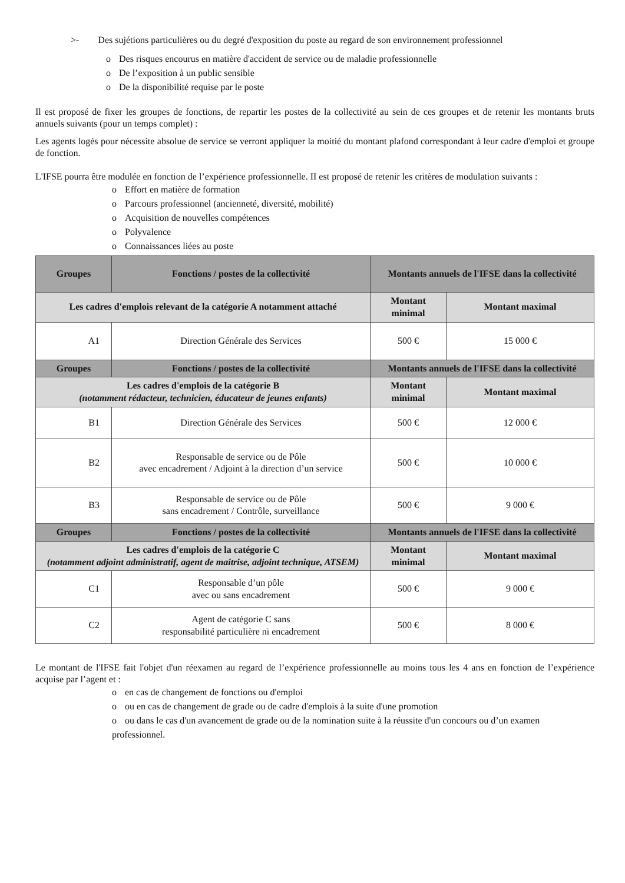>- Des sujétions particulières ou du degré d'exposition du poste au regard de son environnement professionnel
o Des risques encourus en matière d'accident de service ou de maladie professionnelle
o De l’exposition à un public sensible
o De la disponibilité requise par le poste
Il est proposé de fixer les groupes de fonctions, de repartir les postes de la collectivité au sein de ces groupes et de retenir les montants bruts annuels suivants (pour un temps complet) :
Les agents logés pour nécessite absolue de service se verront appliquer la moitié du montant plafond correspondant à leur cadre d'emploi et groupe de fonction.
L'IFSE pourra être modulée en fonction de l’expérience professionnelle. II est proposé de retenir les critères de modulation suivants :
o Effort en matière de formation
o Parcours professionnel (ancienneté, diversité, mobilité)
o Acquisition de nouvelles compétences
o Polyvalence
o Connaissances liées au poste
| Groupes | Fonctions / postes de la collectivité | Montants annuels de l'IFSE dans la collectivité | |
| --- | --- | --- | --- |
| Les cadres d'emplois relevant de la catégorie A notamment attaché | | Montant minimal | Montant maximal |
| A1 | Direction Générale des Services | 500 € | 15 000 € |
| Groupes | Fonctions / postes de la collectivité | Montants annuels de l'IFSE dans la collectivité | |
| Les cadres d'emplois de la catégorie B (notamment rédacteur, technicien, éducateur de jeunes enfants) | | Montant minimal | Montant maximal |
| B1 | Direction Générale des Services | 500 € | 12 000 € |
| B2 | Responsable de service ou de Pôle avec encadrement / Adjoint à la direction d’un service | 500 € | 10 000 € |
| B3 | Responsable de service ou de Pôle sans encadrement / Contrôle, surveillance | 500 € | 9 000 € |
| Groupes | Fonctions / postes de la collectivité | Montants annuels de l'IFSE dans la collectivité | |
| Les cadres d'emplois de la catégorie C (notamment adjoint administratif, agent de maitrise, adjoint technique, ATSEM) | | Montant minimal | Montant maximal |
| C1 | Responsable d’un pôle avec ou sans encadrement | 500 € | 9 000 € |
| C2 | Agent de catégorie C sans responsabilité particulière ni encadrement | 500 € | 8 000 € |
Le montant de l'IFSE fait l'objet d'un réexamen au regard de l’expérience professionnelle au moins tous les 4 ans en fonction de l’expérience acquise par l’agent et :
o en cas de changement de fonctions ou d'emploi
o ou en cas de changement de grade ou de cadre d'emplois à la suite d'une promotion
o ou dans le cas d'un avancement de grade ou de la nomination suite à la réussite d'un concours ou d’un examen professionnel.